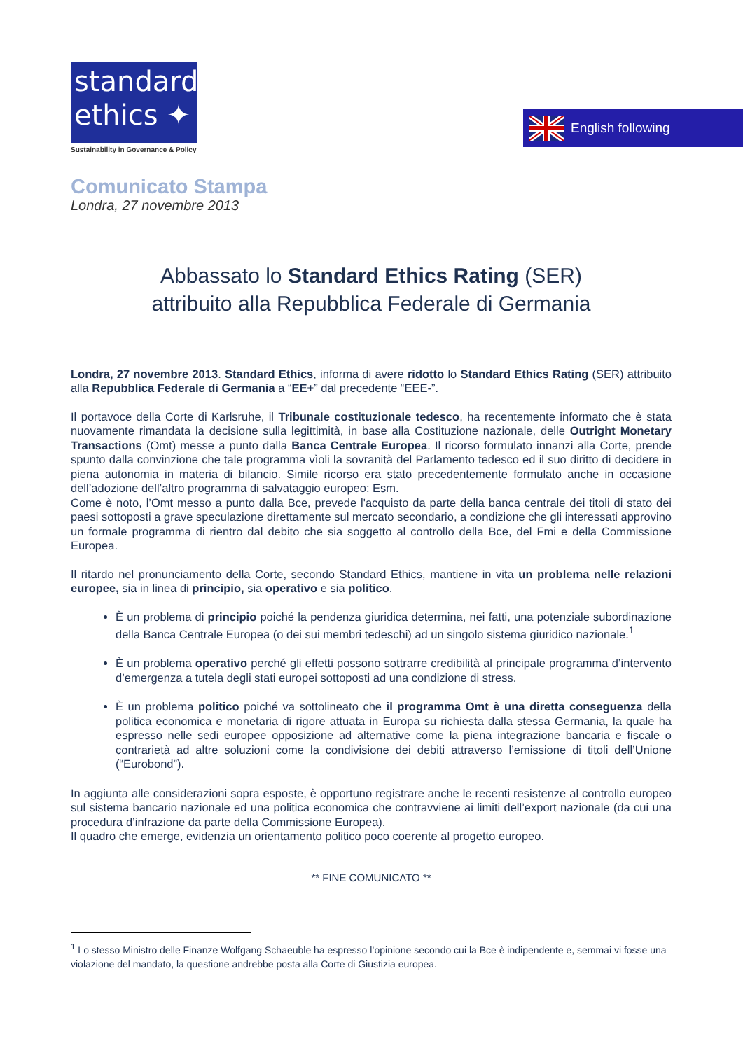standard
ethics ✦
Sustainability in Governance & Policy
English following
Comunicato Stampa
Londra, 27 novembre 2013
Abbassato lo Standard Ethics Rating (SER)
attribuito alla Repubblica Federale di Germania
Londra, 27 novembre 2013. Standard Ethics, informa di avere ridotto lo Standard Ethics Rating (SER) attribuito alla Repubblica Federale di Germania a “EE+” dal precedente “EEE-”.
Il portavoce della Corte di Karlsruhe, il Tribunale costituzionale tedesco, ha recentemente informato che è stata nuovamente rimandata la decisione sulla legittimità, in base alla Costituzione nazionale, delle Outright Monetary Transactions (Omt) messe a punto dalla Banca Centrale Europea. Il ricorso formulato innanzi alla Corte, prende spunto dalla convinzione che tale programma vìoli la sovranità del Parlamento tedesco ed il suo diritto di decidere in piena autonomia in materia di bilancio. Simile ricorso era stato precedentemente formulato anche in occasione dell’adozione dell’altro programma di salvataggio europeo: Esm.
Come è noto, l’Omt messo a punto dalla Bce, prevede l'acquisto da parte della banca centrale dei titoli di stato dei paesi sottoposti a grave speculazione direttamente sul mercato secondario, a condizione che gli interessati approvino un formale programma di rientro dal debito che sia soggetto al controllo della Bce, del Fmi e della Commissione Europea.
Il ritardo nel pronunciamento della Corte, secondo Standard Ethics, mantiene in vita un problema nelle relazioni europee, sia in linea di principio, sia operativo e sia politico.
È un problema di principio poiché la pendenza giuridica determina, nei fatti, una potenziale subordinazione della Banca Centrale Europea (o dei sui membri tedeschi) ad un singolo sistema giuridico nazionale.<sup>1</sup>
È un problema operativo perché gli effetti possono sottrarre credibilità al principale programma d’intervento d’emergenza a tutela degli stati europei sottoposti ad una condizione di stress.
È un problema politico poiché va sottolineato che il programma Omt è una diretta conseguenza della politica economica e monetaria di rigore attuata in Europa su richiesta dalla stessa Germania, la quale ha espresso nelle sedi europee opposizione ad alternative come la piena integrazione bancaria e fiscale o contrarietà ad altre soluzioni come la condivisione dei debiti attraverso l’emissione di titoli dell’Unione (“Eurobond”).
In aggiunta alle considerazioni sopra esposte, è opportuno registrare anche le recenti resistenze al controllo europeo sul sistema bancario nazionale ed una politica economica che contravviene ai limiti dell’export nazionale (da cui una procedura d’infrazione da parte della Commissione Europea).
Il quadro che emerge, evidenzia un orientamento politico poco coerente al progetto europeo.
** FINE COMUNICATO **
<sup>1</sup> Lo stesso Ministro delle Finanze Wolfgang Schaeuble ha espresso l’opinione secondo cui la Bce è indipendente e, semmai vi fosse una violazione del mandato, la questione andrebbe posta alla Corte di Giustizia europea.